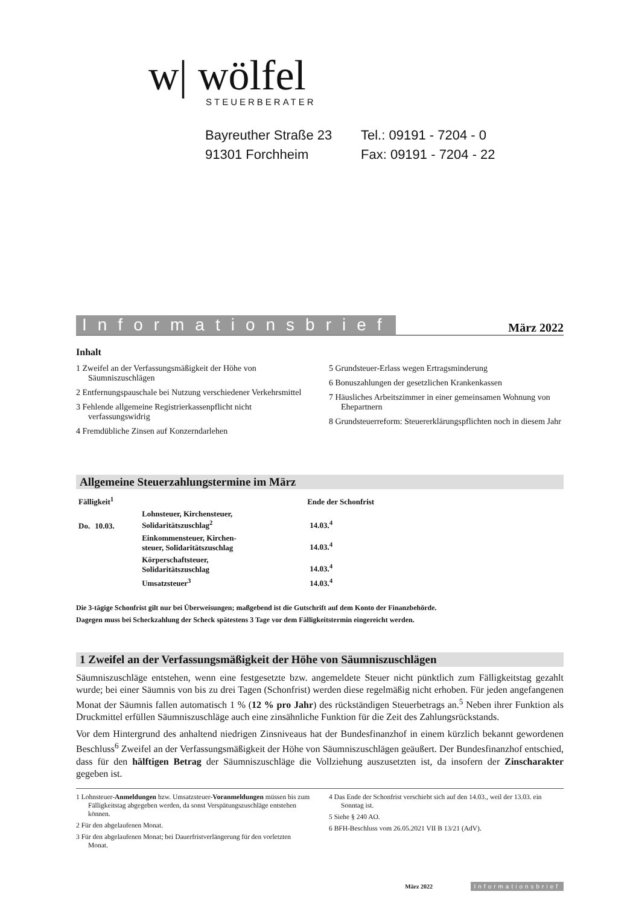w| wölfel
STEUERBERATER
Bayreuther Straße 23
91301 Forchheim
Tel.: 09191 - 7204 - 0
Fax: 09191 - 7204 - 22
Informationsbrief März 2022
Inhalt
1 Zweifel an der Verfassungsmäßigkeit der Höhe von Säumniszuschlägen
2 Entfernungspauschale bei Nutzung verschiedener Verkehrsmittel
3 Fehlende allgemeine Registrierkassenpflicht nicht verfassungswidrig
4 Fremdübliche Zinsen auf Konzerndarlehen
5 Grundsteuer-Erlass wegen Ertragsminderung
6 Bonuszahlungen der gesetzlichen Krankenkassen
7 Häusliches Arbeitszimmer in einer gemeinsamen Wohnung von Ehepartnern
8 Grundsteuerreform: Steuererklärungspflichten noch in diesem Jahr
Allgemeine Steuerzahlungstermine im März
| Fälligkeit<sup>1</sup> | | | Ende der Schonfrist |
| --- | --- | --- | --- |
| Do. | 10.03. | Lohnsteuer, Kirchensteuer, Solidaritätszuschlag<sup>2</sup> | 14.03.<sup>4</sup> |
| | | Einkommensteuer, Kirchen- steuer, Solidaritätszuschlag | 14.03.<sup>4</sup> |
| | | Körperschaftsteuer, Solidaritätszuschlag | 14.03.<sup>4</sup> |
| | | Umsatzsteuer<sup>3</sup> | 14.03.<sup>4</sup> |
Die 3-tägige Schonfrist gilt nur bei Überweisungen; maßgebend ist die Gutschrift auf dem Konto der Finanzbehörde.
Dagegen muss bei Scheckzahlung der Scheck spätestens 3 Tage vor dem Fälligkeitstermin eingereicht werden.
1 Zweifel an der Verfassungsmäßigkeit der Höhe von Säumniszuschlägen
Säumniszuschläge entstehen, wenn eine festgesetzte bzw. angemeldete Steuer nicht pünktlich zum Fälligkeitstag gezahlt wurde; bei einer Säumnis von bis zu drei Tagen (Schonfrist) werden diese regelmäßig nicht erhoben. Für jeden angefangenen Monat der Säumnis fallen automatisch 1 % (12 % pro Jahr) des rückständigen Steuerbetrags an.<sup>5</sup> Neben ihrer Funktion als Druckmittel erfüllen Säumniszuschläge auch eine zinsähnliche Funktion für die Zeit des Zahlungsrückstands.
Vor dem Hintergrund des anhaltend niedrigen Zinsniveaus hat der Bundesfinanzhof in einem kürzlich bekannt gewordenen Beschluss<sup>6</sup> Zweifel an der Verfassungsmäßigkeit der Höhe von Säumniszuschlägen geäußert. Der Bundesfinanzhof entschied, dass für den hälftigen Betrag der Säumniszuschläge die Vollziehung auszusetzten ist, da insofern der Zinscharakter gegeben ist.
1 Lohnsteuer-Anmeldungen bzw. Umsatzsteuer-Voranmeldungen müssen bis zum Fälligkeitstag abgegeben werden, da sonst Verspätungszuschläge entstehen können.
2 Für den abgelaufenen Monat.
3 Für den abgelaufenen Monat; bei Dauerfristverlängerung für den vorletzten Monat.
4 Das Ende der Schonfrist verschiebt sich auf den 14.03., weil der 13.03. ein Sonntag ist.
5 Siehe § 240 AO.
6 BFH-Beschluss vom 26.05.2021 VII B 13/21 (AdV).
März 2022 Informationsbrief